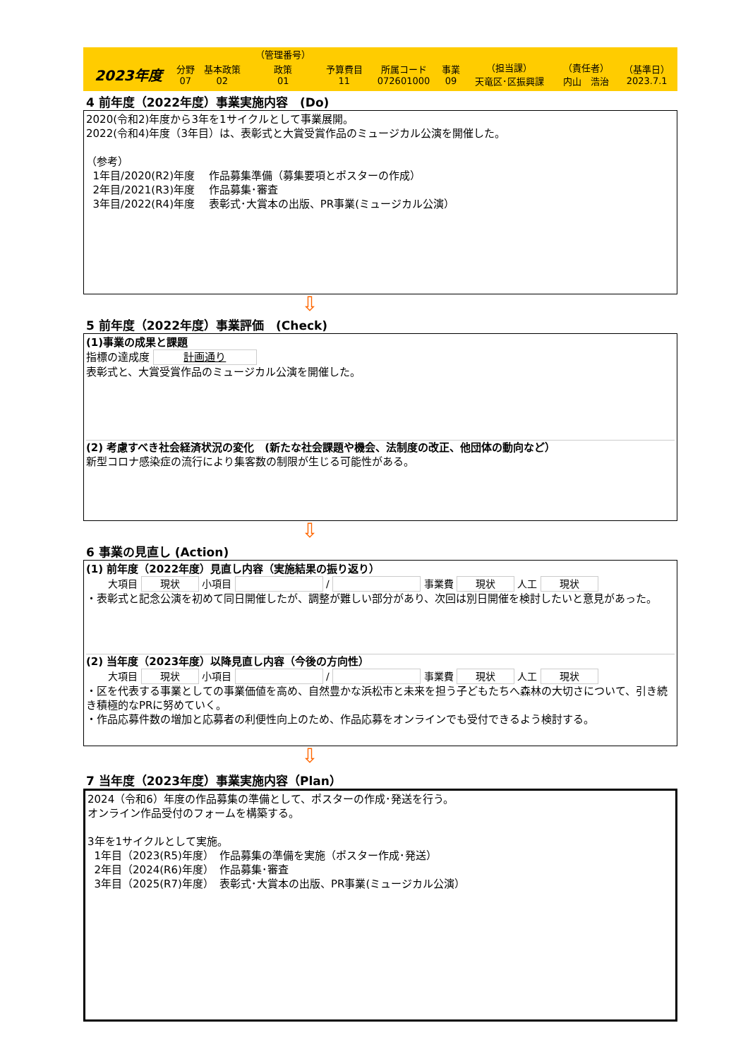| | | | （管理番号） | | | | | | |
| 2023年度 | 分野 07 | 基本政策 02 | 政策 01 | 予算費目 11 | 所属コード 072601000 | 事業 09 | （担当課） 天竜区･区振興課 | （責任者） 内山 浩治 | （基準日） 2023.7.1 |
4 前年度（2022年度）事業実施内容　(Do)
2020(令和2)年度から3年を1サイクルとして事業展開。
2022(令和4)年度（3年目）は、表彰式と大賞受賞作品のミュージカル公演を開催した。
（参考）
1年目/2020(R2)年度　 作品募集準備（募集要項とポスターの作成）
2年目/2021(R3)年度　 作品募集･審査
3年目/2022(R4)年度　 表彰式･大賞本の出版、PR事業(ミュージカル公演）
⇩
5 前年度（2022年度）事業評価　(Check)
(1)事業の成果と課題
指標の達成度 計画通り
表彰式と、大賞受賞作品のミュージカル公演を開催した。
(2) 考慮すべき社会経済状況の変化　(新たな社会課題や機会、法制度の改正、他団体の動向など）
新型コロナ感染症の流行により集客数の制限が生じる可能性がある。
⇩
6 事業の見直し (Action)
(1) 前年度（2022年度）見直し内容（実施結果の振り返り）
大項目 現状 小項目 / 事業費 現状 人工 現状
・表彰式と記念公演を初めて同日開催したが、調整が難しい部分があり、次回は別日開催を検討したいと意見があった。
(2) 当年度（2023年度）以降見直し内容（今後の方向性）
大項目 現状 小項目 / 事業費 現状 人工 現状
・区を代表する事業としての事業価値を高め、自然豊かな浜松市と未来を担う子どもたちへ森林の大切さについて、引き続き積極的なPRに努めていく。
・作品応募件数の増加と応募者の利便性向上のため、作品応募をオンラインでも受付できるよう検討する。
⇩
7 当年度（2023年度）事業実施内容（Plan）
2024（令和6）年度の作品募集の準備として、ポスターの作成･発送を行う。
オンライン作品受付のフォームを構築する。
3年を1サイクルとして実施。
1年目（2023(R5)年度）　作品募集の準備を実施（ポスター作成･発送）
2年目（2024(R6)年度）　作品募集･審査
3年目（2025(R7)年度）　表彰式･大賞本の出版、PR事業(ミュージカル公演）